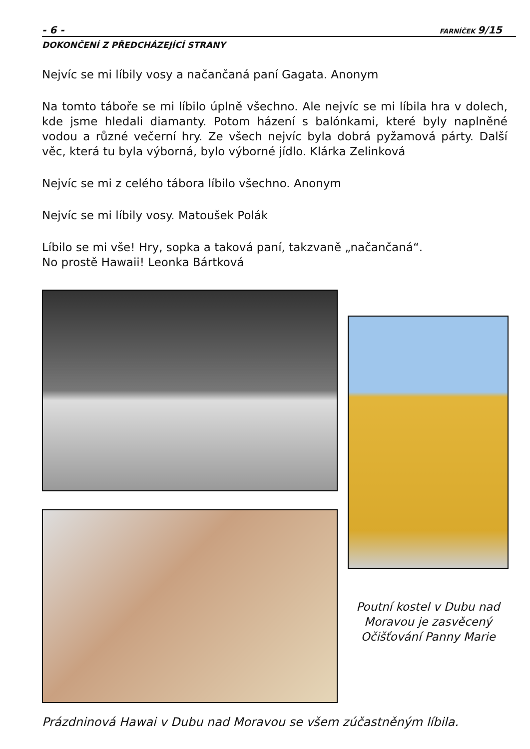- 6 - FARNÍČEK 9/15
DOKONČENÍ Z PŘEDCHÁZEJÍCÍ STRANY
Nejvíc se mi líbily vosy a načančaná paní Gagata. Anonym
Na tomto táboře se mi líbilo úplně všechno. Ale nejvíc se mi líbila hra v dolech, kde jsme hledali diamanty. Potom házení s balónkami, které byly naplněné vodou a různé večerní hry. Ze všech nejvíc byla dobrá pyžamová párty. Další věc, která tu byla výborná, bylo výborné jídlo. Klárka Zelinková
Nejvíc se mi z celého tábora líbilo všechno. Anonym
Nejvíc se mi líbily vosy. Matoušek Polák
Líbilo se mi vše! Hry, sopka a taková paní, takzvaně „načančaná“.
No prostě Hawaii! Leonka Bártková
Poutní kostel v Dubu nad Moravou je zasvěcený Očišťování Panny Marie
Prázdninová Hawai v Dubu nad Moravou se všem zúčastněným líbila.